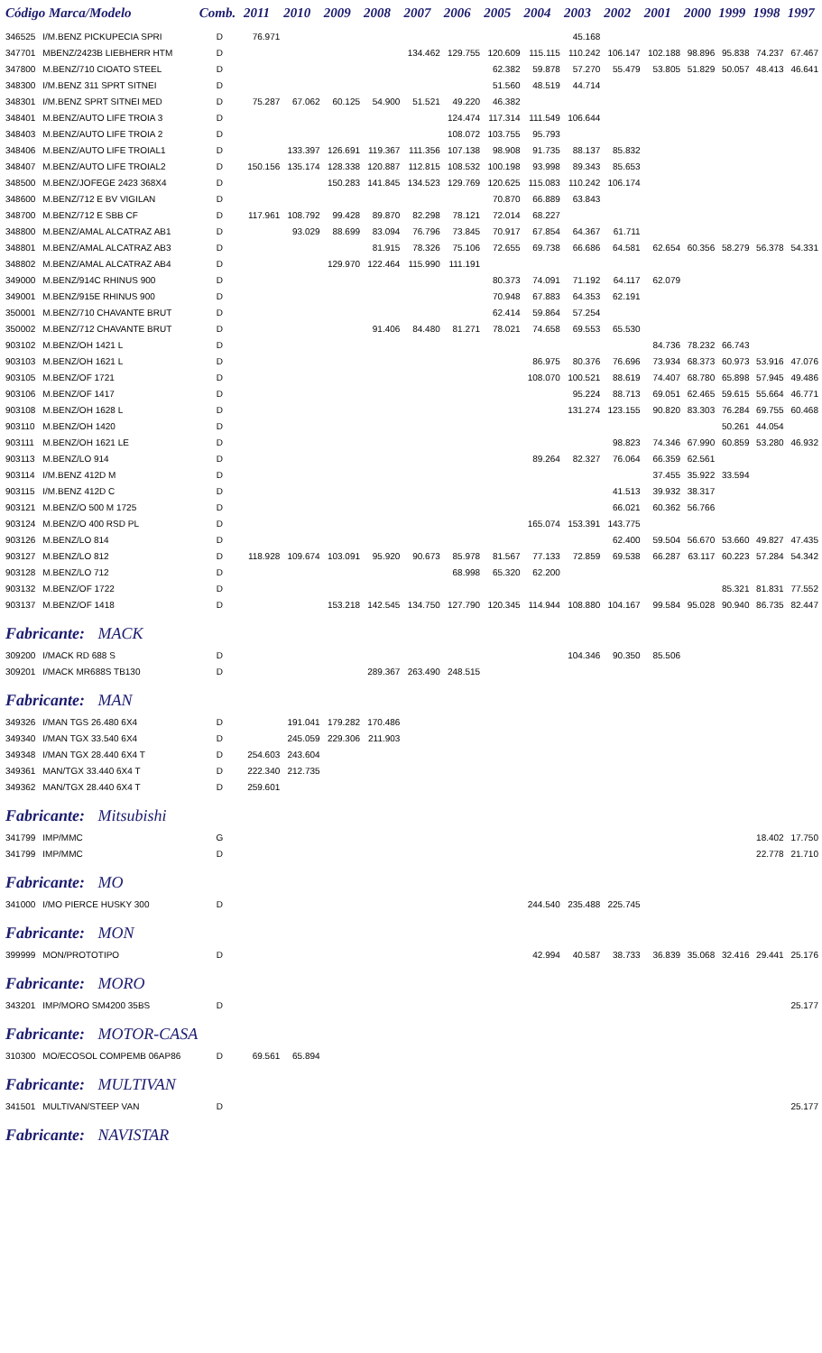| Código Marca/Modelo | | Comb. | 2011 | 2010 | 2009 | 2008 | 2007 | 2006 | 2005 | 2004 | 2003 | 2002 | 2001 | 2000 | 1999 | 1998 | 1997 |
| --- | --- | --- | --- | --- | --- | --- | --- | --- | --- | --- | --- | --- | --- | --- | --- | --- | --- |
| 346525 | I/M.BENZ PICKUPECIA SPRI | D | 76.971 | | | | | | | | 45.168 | | | | | | |
| 347701 | MBENZ/2423B LIEBHERR HTM | D | | | | | 134.462 | 129.755 | 120.609 | 115.115 | 110.242 | 106.147 | 102.188 | 98.896 | 95.838 | 74.237 | 67.467 |
| 347800 | M.BENZ/710 CIOATO STEEL | D | | | | | | | 62.382 | 59.878 | 57.270 | 55.479 | 53.805 | 51.829 | 50.057 | 48.413 | 46.641 |
| 348300 | I/M.BENZ 311 SPRT SITNEI | D | | | | | | | 51.560 | 48.519 | 44.714 | | | | | | |
| 348301 | I/M.BENZ SPRT SITNEI MED | D | 75.287 | 67.062 | 60.125 | 54.900 | 51.521 | 49.220 | 46.382 | | | | | | | | |
| 348401 | M.BENZ/AUTO LIFE TROIA 3 | D | | | | | | 124.474 | 117.314 | 111.549 | 106.644 | | | | | | |
| 348403 | M.BENZ/AUTO LIFE TROIA 2 | D | | | | | | 108.072 | 103.755 | 95.793 | | | | | | | |
| 348406 | M.BENZ/AUTO LIFE TROIAL1 | D | | 133.397 | 126.691 | 119.367 | 111.356 | 107.138 | 98.908 | 91.735 | 88.137 | 85.832 | | | | | |
| 348407 | M.BENZ/AUTO LIFE TROIAL2 | D | 150.156 | 135.174 | 128.338 | 120.887 | 112.815 | 108.532 | 100.198 | 93.998 | 89.343 | 85.653 | | | | | |
| 348500 | M.BENZ/JOFEGE 2423 368X4 | D | | | 150.283 | 141.845 | 134.523 | 129.769 | 120.625 | 115.083 | 110.242 | 106.174 | | | | | |
| 348600 | M.BENZ/712 E BV VIGILAN | D | | | | | | | 70.870 | 66.889 | 63.843 | | | | | | |
| 348700 | M.BENZ/712 E SBB CF | D | 117.961 | 108.792 | 99.428 | 89.870 | 82.298 | 78.121 | 72.014 | 68.227 | | | | | | | |
| 348800 | M.BENZ/AMAL ALCATRAZ AB1 | D | | 93.029 | 88.699 | 83.094 | 76.796 | 73.845 | 70.917 | 67.854 | 64.367 | 61.711 | | | | | |
| 348801 | M.BENZ/AMAL ALCATRAZ AB3 | D | | | | 81.915 | 78.326 | 75.106 | 72.655 | 69.738 | 66.686 | 64.581 | 62.654 | 60.356 | 58.279 | 56.378 | 54.331 |
| 348802 | M.BENZ/AMAL ALCATRAZ AB4 | D | | | 129.970 | 122.464 | 115.990 | 111.191 | | | | | | | | | |
| 349000 | M.BENZ/914C RHINUS 900 | D | | | | | | | 80.373 | 74.091 | 71.192 | 64.117 | 62.079 | | | | |
| 349001 | M.BENZ/915E RHINUS 900 | D | | | | | | | 70.948 | 67.883 | 64.353 | 62.191 | | | | | |
| 350001 | M.BENZ/710 CHAVANTE BRUT | D | | | | | | | 62.414 | 59.864 | 57.254 | | | | | | |
| 350002 | M.BENZ/712 CHAVANTE BRUT | D | | | | 91.406 | 84.480 | 81.271 | 78.021 | 74.658 | 69.553 | 65.530 | | | | | |
| 903102 | M.BENZ/OH 1421 L | D | | | | | | | | | | | 84.736 | 78.232 | 66.743 | | |
| 903103 | M.BENZ/OH 1621 L | D | | | | | | | | 86.975 | 80.376 | 76.696 | 73.934 | 68.373 | 60.973 | 53.916 | 47.076 |
| 903105 | M.BENZ/OF 1721 | D | | | | | | | | 108.070 | 100.521 | 88.619 | 74.407 | 68.780 | 65.898 | 57.945 | 49.486 |
| 903106 | M.BENZ/OF 1417 | D | | | | | | | | | 95.224 | 88.713 | 69.051 | 62.465 | 59.615 | 55.664 | 46.771 |
| 903108 | M.BENZ/OH 1628 L | D | | | | | | | | | 131.274 | 123.155 | 90.820 | 83.303 | 76.284 | 69.755 | 60.468 |
| 903110 | M.BENZ/OH 1420 | D | | | | | | | | | | | | | 50.261 | 44.054 | |
| 903111 | M.BENZ/OH 1621 LE | D | | | | | | | | | | 98.823 | 74.346 | 67.990 | 60.859 | 53.280 | 46.932 |
| 903113 | M.BENZ/LO 914 | D | | | | | | | | 89.264 | 82.327 | 76.064 | 66.359 | 62.561 | | | |
| 903114 | I/M.BENZ 412D M | D | | | | | | | | | | | 37.455 | 35.922 | 33.594 | | |
| 903115 | I/M.BENZ 412D C | D | | | | | | | | | | 41.513 | 39.932 | 38.317 | | | |
| 903121 | M.BENZ/O 500 M 1725 | D | | | | | | | | | | 66.021 | 60.362 | 56.766 | | | |
| 903124 | M.BENZ/O 400 RSD PL | D | | | | | | | | 165.074 | 153.391 | 143.775 | | | | | |
| 903126 | M.BENZ/LO 814 | D | | | | | | | | | | 62.400 | 59.504 | 56.670 | 53.660 | 49.827 | 47.435 |
| 903127 | M.BENZ/LO 812 | D | 118.928 | 109.674 | 103.091 | 95.920 | 90.673 | 85.978 | 81.567 | 77.133 | 72.859 | 69.538 | 66.287 | 63.117 | 60.223 | 57.284 | 54.342 |
| 903128 | M.BENZ/LO 712 | D | | | | | | 68.998 | 65.320 | 62.200 | | | | | | | |
| 903132 | M.BENZ/OF 1722 | D | | | | | | | | | | | | | 85.321 | 81.831 | 77.552 |
| 903137 | M.BENZ/OF 1418 | D | | | 153.218 | 142.545 | 134.750 | 127.790 | 120.345 | 114.944 | 108.880 | 104.167 | 99.584 | 95.028 | 90.940 | 86.735 | 82.447 |
| Fabricante: MACK | | | | | | | | | | | | | | | | | |
| 309200 | I/MACK RD 688 S | D | | | | | | | | | 104.346 | 90.350 | 85.506 | | | | |
| 309201 | I/MACK MR688S TB130 | D | | | | 289.367 | 263.490 | 248.515 | | | | | | | | | |
| Fabricante: MAN | | | | | | | | | | | | | | | | | |
| 349326 | I/MAN TGS 26.480 6X4 | D | | 191.041 | 179.282 | 170.486 | | | | | | | | | | | |
| 349340 | I/MAN TGX 33.540 6X4 | D | | 245.059 | 229.306 | 211.903 | | | | | | | | | | | |
| 349348 | I/MAN TGX 28.440 6X4 T | D | 254.603 | 243.604 | | | | | | | | | | | | | |
| 349361 | MAN/TGX 33.440 6X4 T | D | 222.340 | 212.735 | | | | | | | | | | | | | |
| 349362 | MAN/TGX 28.440 6X4 T | D | 259.601 | | | | | | | | | | | | | | |
| Fabricante: Mitsubishi | | | | | | | | | | | | | | | | | |
| 341799 | IMP/MMC | G | | | | | | | | | | | | | | 18.402 | 17.750 |
| 341799 | IMP/MMC | D | | | | | | | | | | | | | | 22.778 | 21.710 |
| Fabricante: MO | | | | | | | | | | | | | | | | | |
| 341000 | I/MO PIERCE HUSKY 300 | D | | | | | | | | 244.540 | 235.488 | 225.745 | | | | | |
| Fabricante: MON | | | | | | | | | | | | | | | | | |
| 399999 | MON/PROTOTIPO | D | | | | | | | | 42.994 | 40.587 | 38.733 | 36.839 | 35.068 | 32.416 | 29.441 | 25.176 |
| Fabricante: MORO | | | | | | | | | | | | | | | | | |
| 343201 | IMP/MORO SM4200 35BS | D | | | | | | | | | | | | | | | 25.177 |
| Fabricante: MOTOR-CASA | | | | | | | | | | | | | | | | | |
| 310300 | MO/ECOSOL COMPEMB 06AP86 | D | 69.561 | 65.894 | | | | | | | | | | | | | |
| Fabricante: MULTIVAN | | | | | | | | | | | | | | | | | |
| 341501 | MULTIVAN/STEEP VAN | D | | | | | | | | | | | | | | | 25.177 |
| Fabricante: NAVISTAR | | | | | | | | | | | | | | | | | |